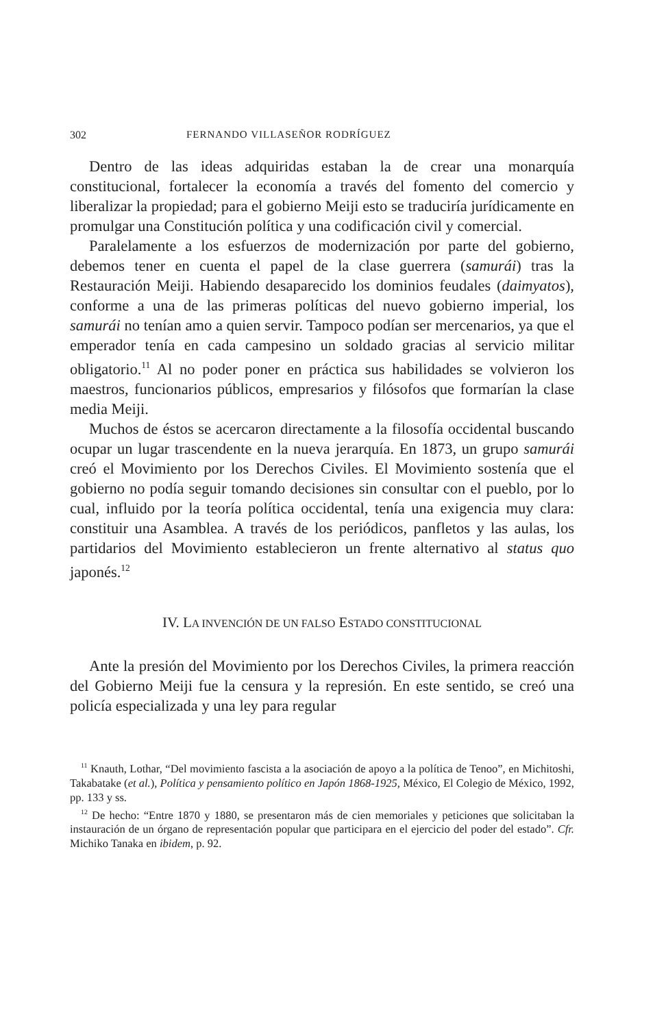302 FERNANDO VILLASEÑOR RODRÍGUEZ
Dentro de las ideas adquiridas estaban la de crear una monarquía constitucional, fortalecer la economía a través del fomento del comercio y liberalizar la propiedad; para el gobierno Meiji esto se traduciría jurídicamente en promulgar una Constitución política y una codificación civil y comercial.
Paralelamente a los esfuerzos de modernización por parte del gobierno, debemos tener en cuenta el papel de la clase guerrera (samurái) tras la Restauración Meiji. Habiendo desaparecido los dominios feudales (daimyatos), conforme a una de las primeras políticas del nuevo gobierno imperial, los samurái no tenían amo a quien servir. Tampoco podían ser mercenarios, ya que el emperador tenía en cada campesino un soldado gracias al servicio militar obligatorio.<sup>11</sup> Al no poder poner en práctica sus habilidades se volvieron los maestros, funcionarios públicos, empresarios y filósofos que formarían la clase media Meiji.
Muchos de éstos se acercaron directamente a la filosofía occidental buscando ocupar un lugar trascendente en la nueva jerarquía. En 1873, un grupo samurái creó el Movimiento por los Derechos Civiles. El Movimiento sostenía que el gobierno no podía seguir tomando decisiones sin consultar con el pueblo, por lo cual, influido por la teoría política occidental, tenía una exigencia muy clara: constituir una Asamblea. A través de los periódicos, panfletos y las aulas, los partidarios del Movimiento establecieron un frente alternativo al status quo japonés.<sup>12</sup>
IV. LA INVENCIÓN DE UN FALSO ESTADO CONSTITUCIONAL
Ante la presión del Movimiento por los Derechos Civiles, la primera reacción del Gobierno Meiji fue la censura y la represión. En este sentido, se creó una policía especializada y una ley para regular
<sup>11</sup> Knauth, Lothar, “Del movimiento fascista a la asociación de apoyo a la política de Tenoo”, en Michitoshi, Takabatake (et al.), Política y pensamiento político en Japón 1868-1925, México, El Colegio de México, 1992, pp. 133 y ss.
<sup>12</sup> De hecho: “Entre 1870 y 1880, se presentaron más de cien memoriales y peticiones que solicitaban la instauración de un órgano de representación popular que participara en el ejercicio del poder del estado”. Cfr. Michiko Tanaka en ibidem, p. 92.